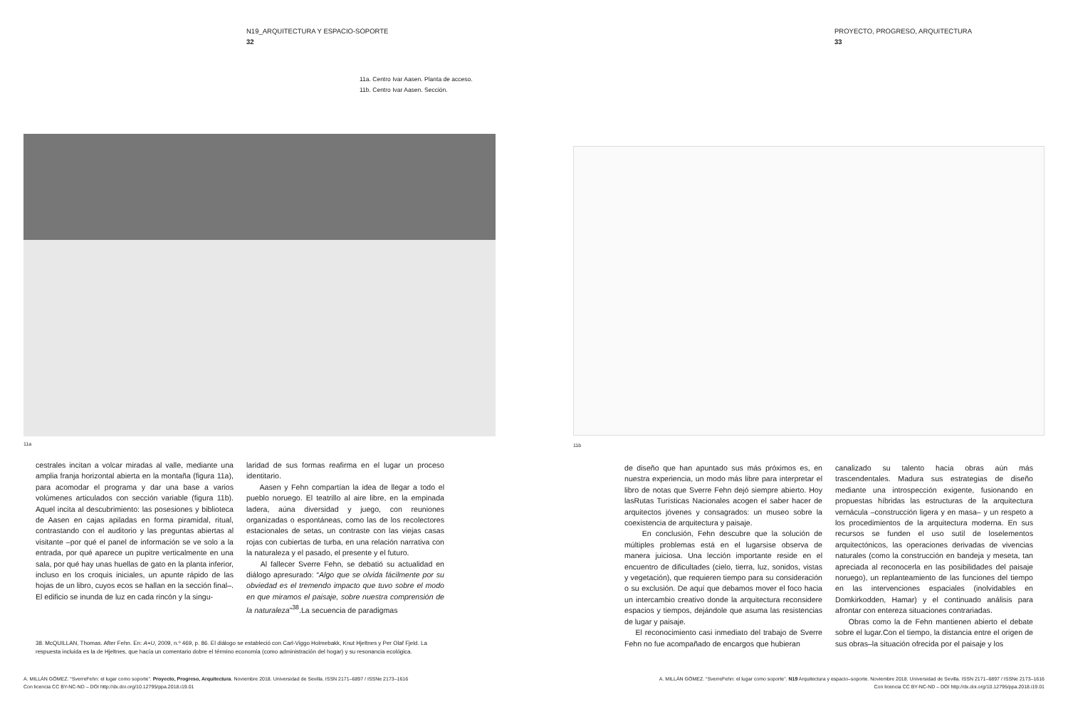N19_ARQUITECTURA Y ESPACIO-SOPORTE
32
11a. Centro Ivar Aasen. Planta de acceso.
11b. Centro Ivar Aasen. Sección.
11a
cestrales incitan a volcar miradas al valle, mediante una amplia franja horizontal abierta en la montaña (figura 11a), para acomodar el programa y dar una base a varios volúmenes articulados con sección variable (figura 11b). Aquel incita al descubrimiento: las posesiones y biblioteca de Aasen en cajas apiladas en forma piramidal, ritual, contrastando con el auditorio y las preguntas abiertas al visitante –por qué el panel de información se ve solo a la entrada, por qué aparece un pupitre verticalmente en una sala, por qué hay unas huellas de gato en la planta inferior, incluso en los croquis iniciales, un apunte rápido de las hojas de un libro, cuyos ecos se hallan en la sección final–. El edificio se inunda de luz en cada rincón y la singu-
laridad de sus formas reafirma en el lugar un proceso identitario.
Aasen y Fehn compartían la idea de llegar a todo el pueblo noruego. El teatrillo al aire libre, en la empinada ladera, aúna diversidad y juego, con reuniones organizadas o espontáneas, como las de los recolectores estacionales de setas, un contraste con las viejas casas rojas con cubiertas de turba, en una relación narrativa con la naturaleza y el pasado, el presente y el futuro.
Al fallecer Sverre Fehn, se debatió su actualidad en diálogo apresurado: “Algo que se olvida fácilmente por su obviedad es el tremendo impacto que tuvo sobre el modo en que miramos el paisaje, sobre nuestra comprensión de la naturaleza”<sup>38</sup>.La secuencia de paradigmas
38. McQUILLAN, Thomas. After Fehn. En: A+U, 2009, n.º 469, p. 86. El diálogo se estableció con Carl-Viggo Holmebakk, Knut Hjeltnes y Per Olaf Fjeld. La respuesta incluida es la de Hjeltnes, que hacía un comentario dobre el término economía (como administración del hogar) y su resonancia ecológica.
A. MILLÁN GÓMEZ. “SverreFehn: el lugar como soporte”. Proyecto, Progreso, Arquitectura. Noviembre 2018. Universidad de Sevilla. ISSN 2171–6897 / ISSNe 2173–1616
Con licencia CC BY-NC-ND – DOI http://dx.doi.org/10.12795/ppa.2018.i19.01
PROYECTO, PROGRESO, ARQUITECTURA
33
11b
de diseño que han apuntado sus más próximos es, en nuestra experiencia, un modo más libre para interpretar el libro de notas que Sverre Fehn dejó siempre abierto. Hoy lasRutas Turísticas Nacionales acogen el saber hacer de arquitectos jóvenes y consagrados: un museo sobre la coexistencia de arquitectura y paisaje.
En conclusión, Fehn descubre que la solución de múltiples problemas está en el lugarsise observa de manera juiciosa. Una lección importante reside en el encuentro de dificultades (cielo, tierra, luz, sonidos, vistas y vegetación), que requieren tiempo para su consideración o su exclusión. De aquí que debamos mover el foco hacia un intercambio creativo donde la arquitectura reconsidere espacios y tiempos, dejándole que asuma las resistencias de lugar y paisaje.
El reconocimiento casi inmediato del trabajo de Sverre Fehn no fue acompañado de encargos que hubieran
canalizado su talento hacia obras aún más trascendentales. Madura sus estrategias de diseño mediante una introspección exigente, fusionando en propuestas híbridas las estructuras de la arquitectura vernácula –construcción ligera y en masa– y un respeto a los procedimientos de la arquitectura moderna. En sus recursos se funden el uso sutil de loselementos arquitectónicos, las operaciones derivadas de vivencias naturales (como la construcción en bandeja y meseta, tan apreciada al reconocerla en las posibilidades del paisaje noruego), un replanteamiento de las funciones del tiempo en las intervenciones espaciales (inolvidables en Domkirkodden, Hamar) y el continuado análisis para afrontar con entereza situaciones contrariadas.
Obras como la de Fehn mantienen abierto el debate sobre el lugar.Con el tiempo, la distancia entre el origen de sus obras–la situación ofrecida por el paisaje y los
A. MILLÁN GÓMEZ. “SverreFehn: el lugar como soporte”. N19 Arquitectura y espacio–soporte. Noviembre 2018. Universidad de Sevilla. ISSN 2171–6897 / ISSNe 2173–1616
Con licencia CC BY-NC-ND – DOI http://dx.doi.org/10.12795/ppa.2018.i19.01